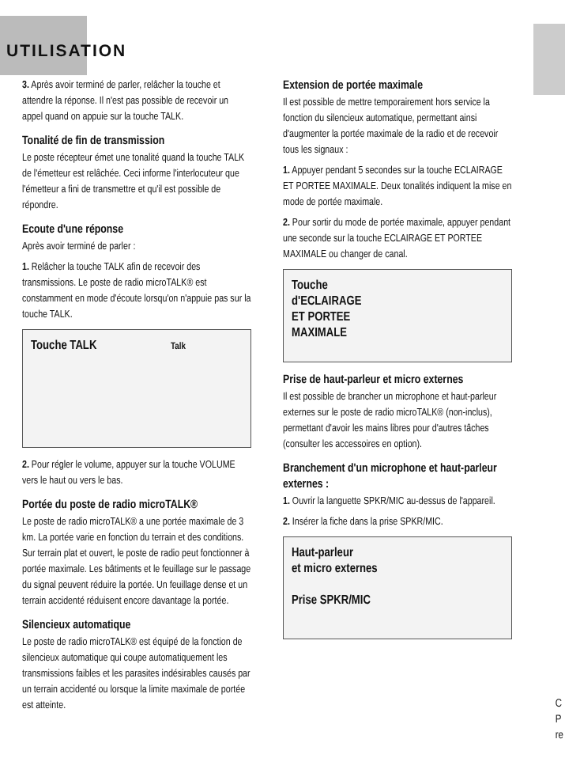UTILISATION
3. Après avoir terminé de parler, relâcher la touche et attendre la réponse. Il n'est pas possible de recevoir un appel quand on appuie sur la touche TALK.
Tonalité de fin de transmission
Le poste récepteur émet une tonalité quand la touche TALK de l'émetteur est relâchée. Ceci informe l'interlocuteur que l'émetteur a fini de transmettre et qu'il est possible de répondre.
Ecoute d'une réponse
Après avoir terminé de parler :
1. Relâcher la touche TALK afin de recevoir des transmissions. Le poste de radio microTALK® est constamment en mode d'écoute lorsqu'on n'appuie pas sur la touche TALK.
Touche TALK Talk
2. Pour régler le volume, appuyer sur la touche VOLUME vers le haut ou vers le bas.
Portée du poste de radio microTALK®
Le poste de radio microTALK® a une portée maximale de 3 km. La portée varie en fonction du terrain et des conditions. Sur terrain plat et ouvert, le poste de radio peut fonctionner à portée maximale. Les bâtiments et le feuillage sur le passage du signal peuvent réduire la portée. Un feuillage dense et un terrain accidenté réduisent encore davantage la portée.
Silencieux automatique
Le poste de radio microTALK® est équipé de la fonction de silencieux automatique qui coupe automatiquement les transmissions faibles et les parasites indésirables causés par un terrain accidenté ou lorsque la limite maximale de portée est atteinte.
Extension de portée maximale
Il est possible de mettre temporairement hors service la fonction du silencieux automatique, permettant ainsi d'augmenter la portée maximale de la radio et de recevoir tous les signaux :
1. Appuyer pendant 5 secondes sur la touche ECLAIRAGE ET PORTEE MAXIMALE. Deux tonalités indiquent la mise en mode de portée maximale.
2. Pour sortir du mode de portée maximale, appuyer pendant une seconde sur la touche ECLAIRAGE ET PORTEE MAXIMALE ou changer de canal.
Touche
d'ECLAIRAGE
ET PORTEE
MAXIMALE
Prise de haut-parleur et micro externes
Il est possible de brancher un microphone et haut-parleur externes sur le poste de radio microTALK® (non-inclus), permettant d'avoir les mains libres pour d'autres tâches (consulter les accessoires en option).
Branchement d'un microphone et haut-parleur externes :
1. Ouvrir la languette SPKR/MIC au-dessus de l'appareil.
2. Insérer la fiche dans la prise SPKR/MIC.
Haut-parleur
et micro externes
Prise SPKR/MIC
C
P
re